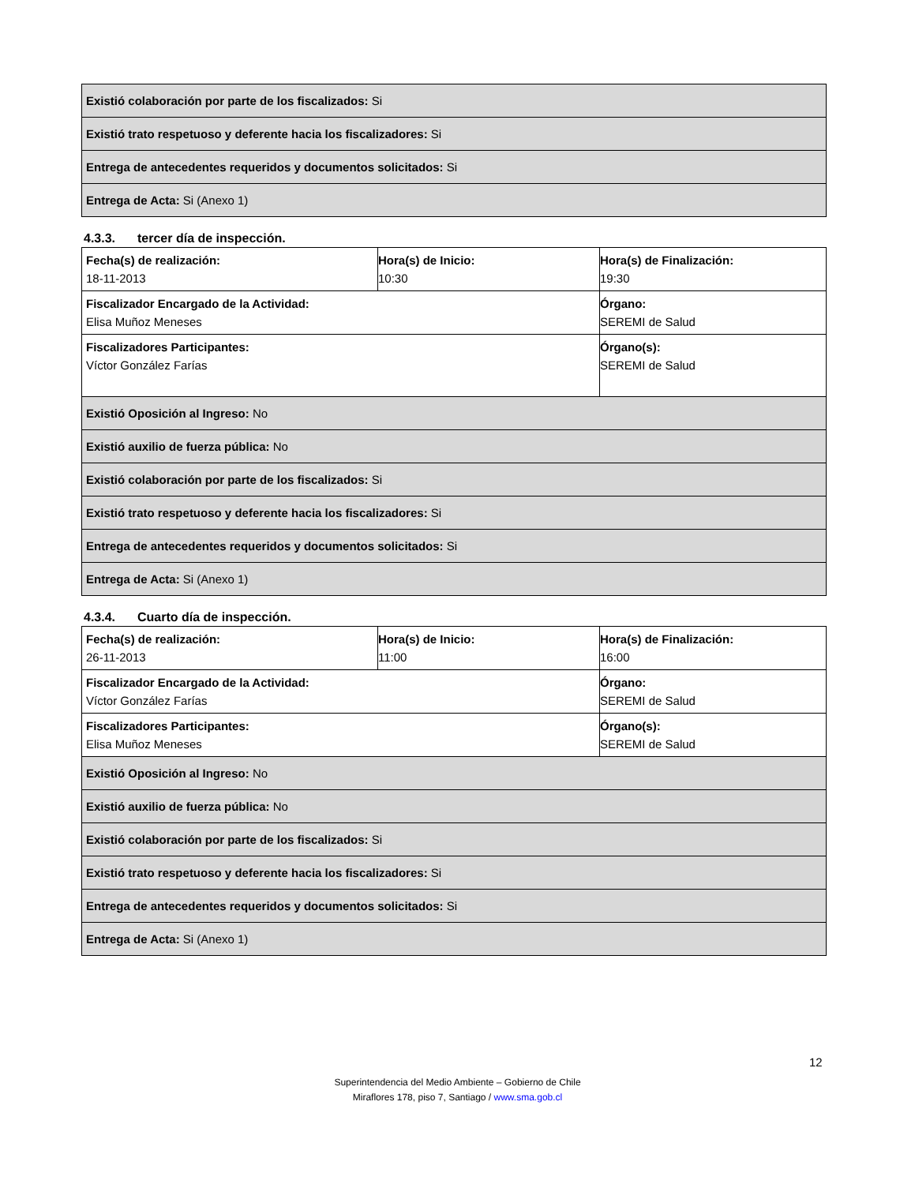| Existió colaboración por parte de los fiscalizados: Si |
| Existió trato respetuoso y deferente hacia los fiscalizadores: Si |
| Entrega de antecedentes requeridos y documentos solicitados: Si |
| Entrega de Acta: Si (Anexo 1) |
4.3.3. tercer día de inspección.
| Fecha(s) de realización: 18-11-2013 | Hora(s) de Inicio: 10:30 | Hora(s) de Finalización: 19:30 |
| Fiscalizador Encargado de la Actividad: Elisa Muñoz Meneses | | Órgano: SEREMI de Salud |
| Fiscalizadores Participantes: Víctor González Farías | | Órgano(s): SEREMI de Salud |
| Existió Oposición al Ingreso: No | | |
| Existió auxilio de fuerza pública: No | | |
| Existió colaboración por parte de los fiscalizados: Si | | |
| Existió trato respetuoso y deferente hacia los fiscalizadores: Si | | |
| Entrega de antecedentes requeridos y documentos solicitados: Si | | |
| Entrega de Acta: Si (Anexo 1) | | |
4.3.4. Cuarto día de inspección.
| Fecha(s) de realización: 26-11-2013 | Hora(s) de Inicio: 11:00 | Hora(s) de Finalización: 16:00 |
| Fiscalizador Encargado de la Actividad: Víctor González Farías | | Órgano: SEREMI de Salud |
| Fiscalizadores Participantes: Elisa Muñoz Meneses | | Órgano(s): SEREMI de Salud |
| Existió Oposición al Ingreso: No | | |
| Existió auxilio de fuerza pública: No | | |
| Existió colaboración por parte de los fiscalizados: Si | | |
| Existió trato respetuoso y deferente hacia los fiscalizadores: Si | | |
| Entrega de antecedentes requeridos y documentos solicitados: Si | | |
| Entrega de Acta: Si (Anexo 1) | | |
12
Superintendencia del Medio Ambiente – Gobierno de Chile
Miraflores 178, piso 7, Santiago / www.sma.gob.cl